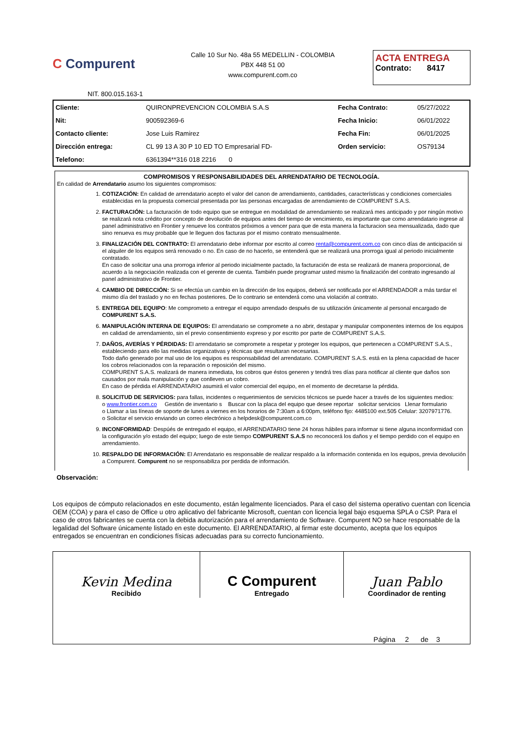C Compurent
Calle 10 Sur No. 48a 55 MEDELLIN - COLOMBIA
PBX 448 51 00
www.compurent.com.co
ACTA ENTREGA
Contrato: 8417
NIT. 800.015.163-1
| Cliente: | QUIRONPREVENCION COLOMBIA S.A.S | Fecha Contrato: | 05/27/2022 |
| Nit: | 900592369-6 | Fecha Inicio: | 06/01/2022 |
| Contacto cliente: | Jose Luis Ramirez | Fecha Fin: | 06/01/2025 |
| Dirección entrega: | CL 99 13 A 30 P 10 ED TO Empresarial FD- | Orden servicio: | OS79134 |
| Telefono: | 6361394**316 018 2216 0 | | |
COMPROMISOS Y RESPONSABILIDADES DEL ARRENDATARIO DE TECNOLOGÍA.
En calidad de Arrendatario asumo los siguientes compromisos:
1. COTIZACIÓN: En calidad de arrendatario acepto el valor del canon de arrendamiento, cantidades, características y condiciones comerciales establecidas en la propuesta comercial presentada por las personas encargadas de arrendamiento de COMPURENT S.A.S.
2. FACTURACIÓN: La facturación de todo equipo que se entregue en modalidad de arrendamiento se realizará mes anticipado y por ningún motivo se realizará nota crédito por concepto de devolución de equipos antes del tiempo de vencimiento, es importante que como arrendatario ingrese al panel administrativo en Frontier y renueve los contratos próximos a vencer para que de esta manera la facturacion sea mensualizada, dado que sino renueva es muy probable que le lleguen dos facturas por el mismo contrato mensualmente.
3. FINALIZACIÓN DEL CONTRATO: El arrendatario debe informar por escrito al correo renta@compurent.com.co con cinco días de anticipación si el alquiler de los equipos será renovado o no. En caso de no hacerlo, se entenderá que se realizará una prorroga igual al periodo inicialmente contratado.
En caso de solicitar una una prorroga inferior al periodo inicialmente pactado, la facturación de esta se realizará de manera proporcional, de acuerdo a la negociación realizada con el gerente de cuenta. También puede programar usted mismo la finalización del contrato ingresando al panel administrativo de Frontier.
4. CAMBIO DE DIRECCIÓN: Si se efectúa un cambio en la dirección de los equipos, deberá ser notificada por el ARRENDADOR a más tardar el mismo día del traslado y no en fechas posteriores. De lo contrario se entenderá como una violación al contrato.
5. ENTREGA DEL EQUIPO: Me comprometo a entregar el equipo arrendado después de su utilización únicamente al personal encargado de COMPURENT S.A.S.
6. MANIPULACIÓN INTERNA DE EQUIPOS: El arrendatario se compromete a no abrir, destapar y manipular componentes internos de los equipos en calidad de arrendamiento, sin el previo consentimiento expreso y por escrito por parte de COMPURENT S.A.S.
7. DAÑOS, AVERÍAS Y PÉRDIDAS: El arrendatario se compromete a respetar y proteger los equipos, que pertenecen a COMPURENT S.A.S., estableciendo para ello las medidas organizativas y técnicas que resultaran necesarias.
Todo daño generado por mal uso de los equipos es responsabilidad del arrendatario. COMPURENT S.A.S. está en la plena capacidad de hacer los cobros relacionados con la reparación o reposición del mismo.
COMPURENT S.A.S. realizará de manera inmediata, los cobros que éstos generen y tendrá tres días para notificar al cliente que daños son causados por mala manipulación y que conlleven un cobro.
En caso de pérdida el ARRENDATARIO asumirá el valor comercial del equipo, en el momento de decretarse la pérdida.
8. SOLICITUD DE SERVICIOS: para fallas, incidentes o requerimientos de servicios técnicos se puede hacer a través de los siguientes medios:
o www.frontier.com.co Gestión de inventario s Buscar con la placa del equipo que desee reportar solicitar servicios Llenar formulario
o Llamar a las líneas de soporte de lunes a viernes en los horarios de 7:30am a 6:00pm, teléfono fijo: 4485100 ext.505 Celular: 3207971776.
o Solicitar el servicio enviando un correo electrónico a helpdesk@compurent.com.co
9. INCONFORMIDAD: Despúés de entregado el equipo, el ARRENDATARIO tiene 24 horas hábiles para informar si tiene alguna inconformidad con la configuración y/o estado del equipo; luego de este tiempo COMPURENT S.A.S no reconocerá los daños y el tiempo perdido con el equipo en arrendamiento.
10. RESPALDO DE INFORMACIÓN: El Arrendatario es responsable de realizar respaldo a la información contenida en los equipos, previa devolución a Compurent. Compurent no se responsabiliza por perdida de información.
Observación:
Los equipos de cómputo relacionados en este documento, están legalmente licenciados. Para el caso del sistema operativo cuentan con licencia OEM (COA) y para el caso de Office u otro aplicativo del fabricante Microsoft, cuentan con licencia legal bajo esquema SPLA o CSP. Para el caso de otros fabricantes se cuenta con la debida autorización para el arrendamiento de Software. Compurent NO se hace responsable de la legalidad del Software únicamente listado en este documento. El ARRENDATARIO, al firmar este documento, acepta que los equipos entregados se encuentran en condiciones físicas adecuadas para su correcto funcionamiento.
| Kevin Medina Recibido | C Compurent Entregado | Juan Pablo Coordinador de renting |
| | | Página 2 de 3 |